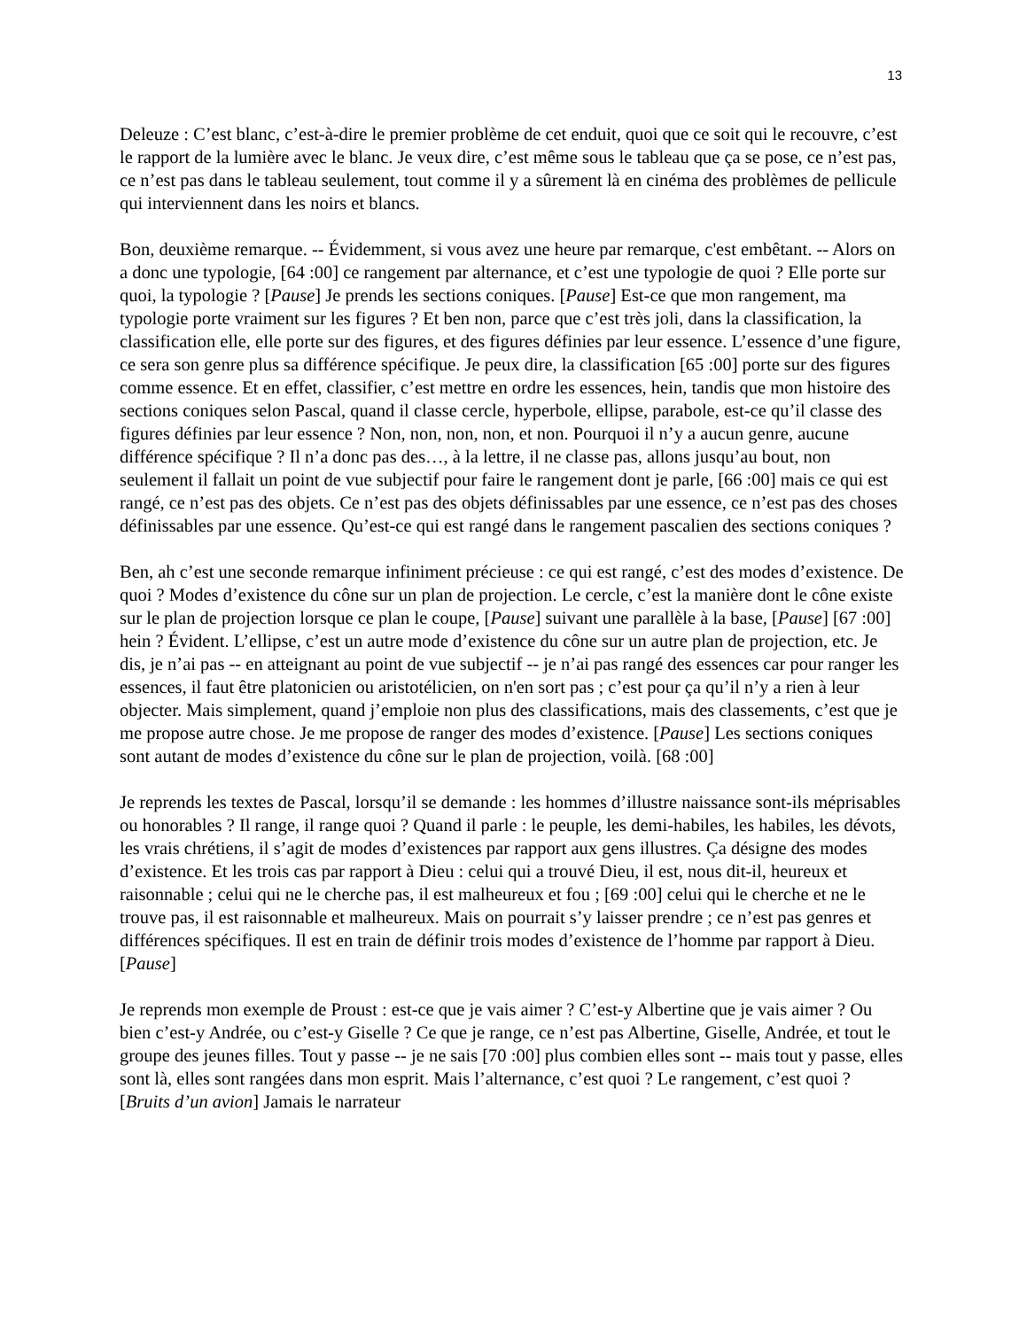13
Deleuze : C’est blanc, c’est-à-dire le premier problème de cet enduit, quoi que ce soit qui le recouvre, c’est le rapport de la lumière avec le blanc. Je veux dire, c’est même sous le tableau que ça se pose, ce n’est pas, ce n’est pas dans le tableau seulement, tout comme il y a sûrement là en cinéma des problèmes de pellicule qui interviennent dans les noirs et blancs.
Bon, deuxième remarque. -- Évidemment, si vous avez une heure par remarque, c'est embêtant. -- Alors on a donc une typologie, [64 :00] ce rangement par alternance, et c’est une typologie de quoi ? Elle porte sur quoi, la typologie ? [Pause] Je prends les sections coniques. [Pause] Est-ce que mon rangement, ma typologie porte vraiment sur les figures ? Et ben non, parce que c’est très joli, dans la classification, la classification elle, elle porte sur des figures, et des figures définies par leur essence. L’essence d’une figure, ce sera son genre plus sa différence spécifique. Je peux dire, la classification [65 :00] porte sur des figures comme essence. Et en effet, classifier, c’est mettre en ordre les essences, hein, tandis que mon histoire des sections coniques selon Pascal, quand il classe cercle, hyperbole, ellipse, parabole, est-ce qu’il classe des figures définies par leur essence ? Non, non, non, non, et non. Pourquoi il n’y a aucun genre, aucune différence spécifique ? Il n’a donc pas des…, à la lettre, il ne classe pas, allons jusqu’au bout, non seulement il fallait un point de vue subjectif pour faire le rangement dont je parle, [66 :00] mais ce qui est rangé, ce n’est pas des objets. Ce n’est pas des objets définissables par une essence, ce n’est pas des choses définissables par une essence. Qu’est-ce qui est rangé dans le rangement pascalien des sections coniques ?
Ben, ah c’est une seconde remarque infiniment précieuse : ce qui est rangé, c’est des modes d’existence. De quoi ? Modes d’existence du cône sur un plan de projection. Le cercle, c’est la manière dont le cône existe sur le plan de projection lorsque ce plan le coupe, [Pause] suivant une parallèle à la base, [Pause] [67 :00] hein ? Évident. L’ellipse, c’est un autre mode d’existence du cône sur un autre plan de projection, etc. Je dis, je n’ai pas -- en atteignant au point de vue subjectif -- je n’ai pas rangé des essences car pour ranger les essences, il faut être platonicien ou aristotélicien, on n'en sort pas ; c’est pour ça qu’il n’y a rien à leur objecter. Mais simplement, quand j’emploie non plus des classifications, mais des classements, c’est que je me propose autre chose. Je me propose de ranger des modes d’existence. [Pause] Les sections coniques sont autant de modes d’existence du cône sur le plan de projection, voilà. [68 :00]
Je reprends les textes de Pascal, lorsqu’il se demande : les hommes d’illustre naissance sont-ils méprisables ou honorables ? Il range, il range quoi ? Quand il parle : le peuple, les demi-habiles, les habiles, les dévots, les vrais chrétiens, il s’agit de modes d’existences par rapport aux gens illustres. Ça désigne des modes d’existence. Et les trois cas par rapport à Dieu : celui qui a trouvé Dieu, il est, nous dit-il, heureux et raisonnable ; celui qui ne le cherche pas, il est malheureux et fou ; [69 :00] celui qui le cherche et ne le trouve pas, il est raisonnable et malheureux. Mais on pourrait s’y laisser prendre ; ce n’est pas genres et différences spécifiques. Il est en train de définir trois modes d’existence de l’homme par rapport à Dieu. [Pause]
Je reprends mon exemple de Proust : est-ce que je vais aimer ? C’est-y Albertine que je vais aimer ? Ou bien c’est-y Andrée, ou c’est-y Giselle ? Ce que je range, ce n’est pas Albertine, Giselle, Andrée, et tout le groupe des jeunes filles. Tout y passe -- je ne sais [70 :00] plus combien elles sont -- mais tout y passe, elles sont là, elles sont rangées dans mon esprit. Mais l’alternance, c’est quoi ? Le rangement, c’est quoi ? [Bruits d’un avion] Jamais le narrateur